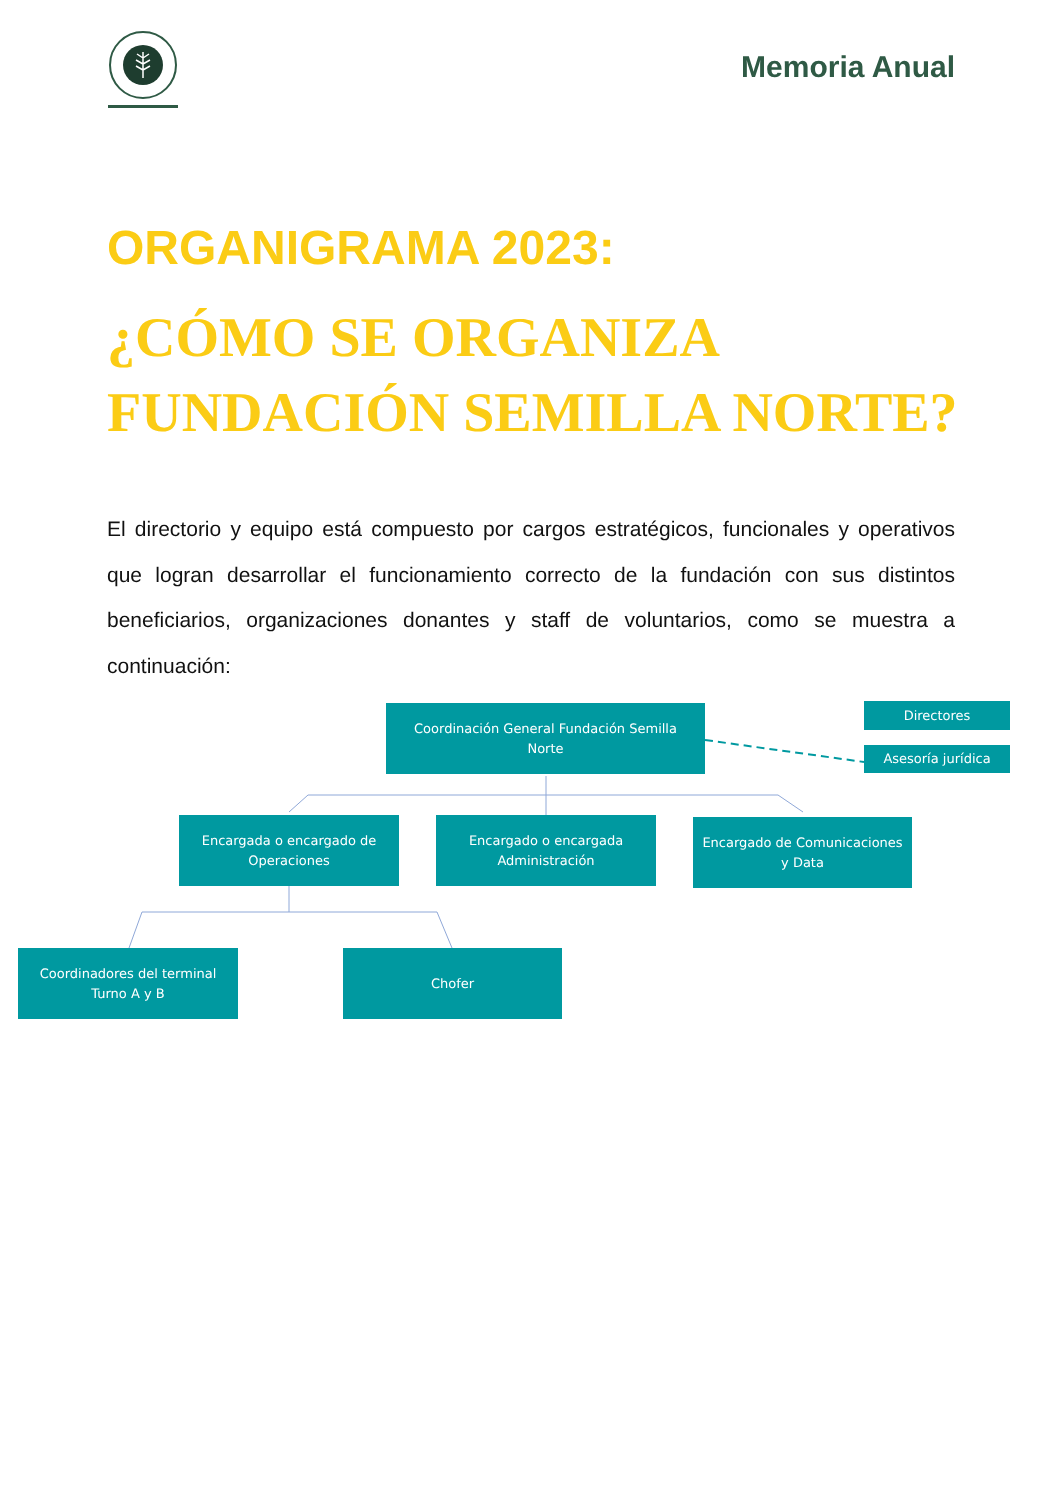Memoria Anual
ORGANIGRAMA 2023:
¿CÓMO SE ORGANIZA
FUNDACIÓN SEMILLA NORTE?
El directorio y equipo está compuesto por cargos estratégicos, funcionales y operativos que logran desarrollar el funcionamiento correcto de la fundación con sus distintos beneficiarios, organizaciones donantes y staff de voluntarios, como se muestra a continuación:
Coordinación General Fundación Semilla Norte
Directores
Asesoría jurídica
Encargada o encargado de Operaciones
Encargado o encargada Administración
Encargado de Comunicaciones y Data
Coordinadores del terminal Turno A y B
Chofer